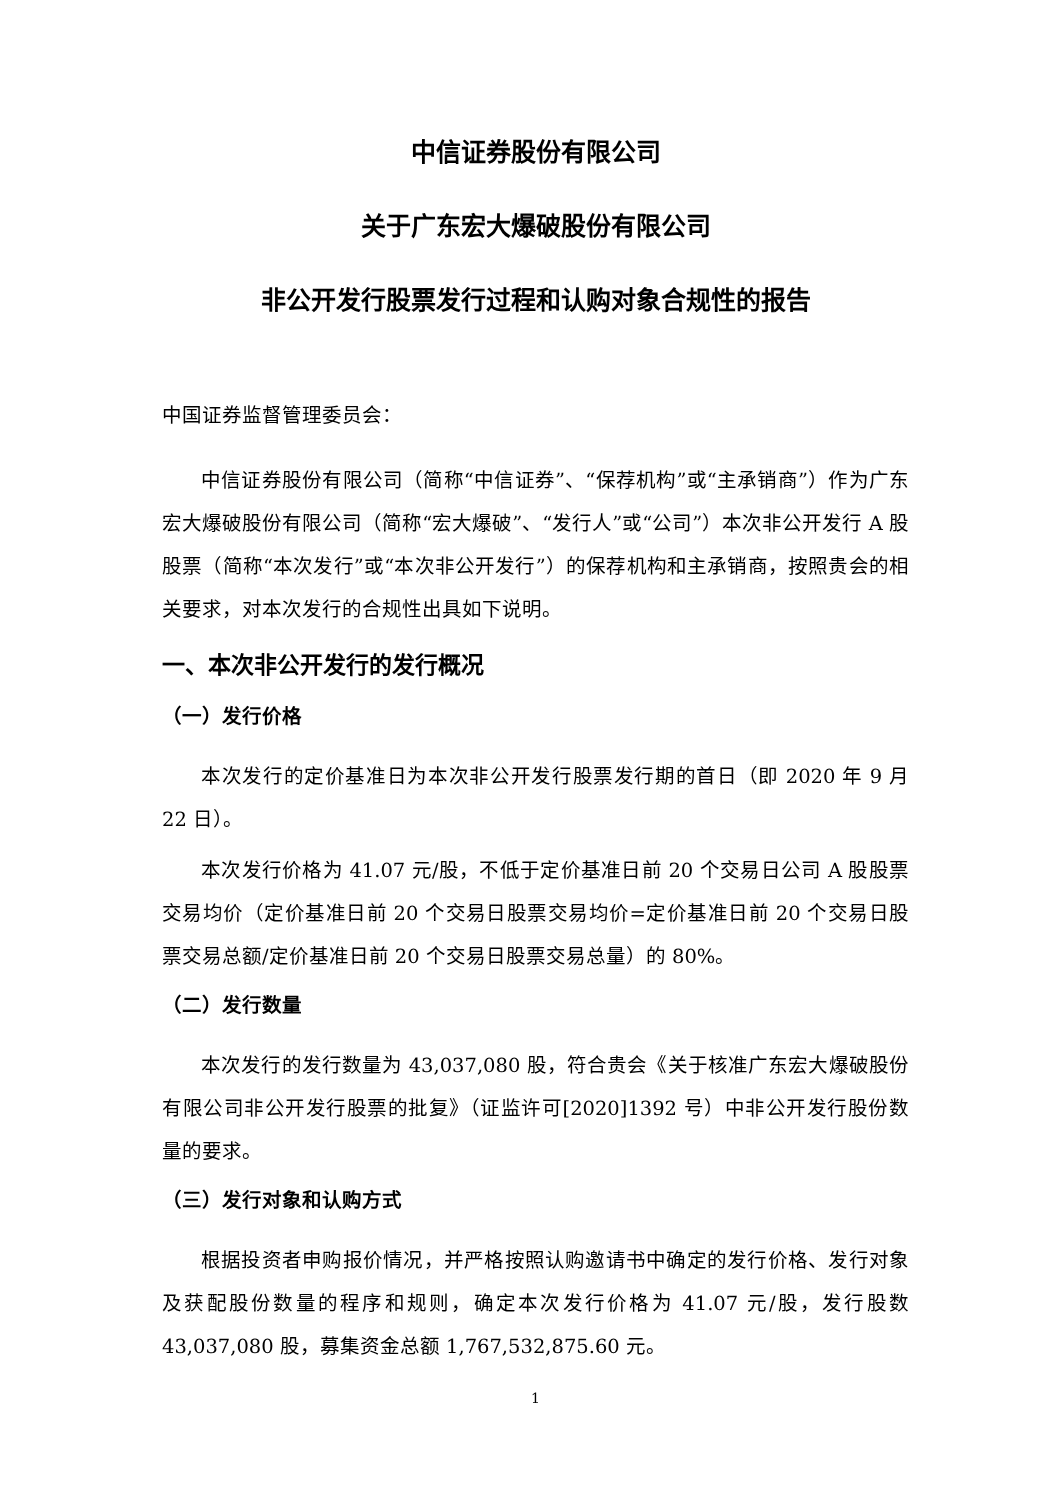中信证券股份有限公司
关于广东宏大爆破股份有限公司
非公开发行股票发行过程和认购对象合规性的报告
中国证券监督管理委员会：
中信证券股份有限公司（简称“中信证券”、“保荐机构”或“主承销商”）作为广东宏大爆破股份有限公司（简称“宏大爆破”、“发行人”或“公司”）本次非公开发行 A 股股票（简称“本次发行”或“本次非公开发行”）的保荐机构和主承销商，按照贵会的相关要求，对本次发行的合规性出具如下说明。
一、本次非公开发行的发行概况
（一）发行价格
本次发行的定价基准日为本次非公开发行股票发行期的首日（即 2020 年 9 月 22 日）。
本次发行价格为 41.07 元/股，不低于定价基准日前 20 个交易日公司 A 股股票交易均价（定价基准日前 20 个交易日股票交易均价=定价基准日前 20 个交易日股票交易总额/定价基准日前 20 个交易日股票交易总量）的 80%。
（二）发行数量
本次发行的发行数量为 43,037,080 股，符合贵会《关于核准广东宏大爆破股份有限公司非公开发行股票的批复》（证监许可[2020]1392 号）中非公开发行股份数量的要求。
（三）发行对象和认购方式
根据投资者申购报价情况，并严格按照认购邀请书中确定的发行价格、发行对象及获配股份数量的程序和规则，确定本次发行价格为 41.07 元/股，发行股数 43,037,080 股，募集资金总额 1,767,532,875.60 元。
1